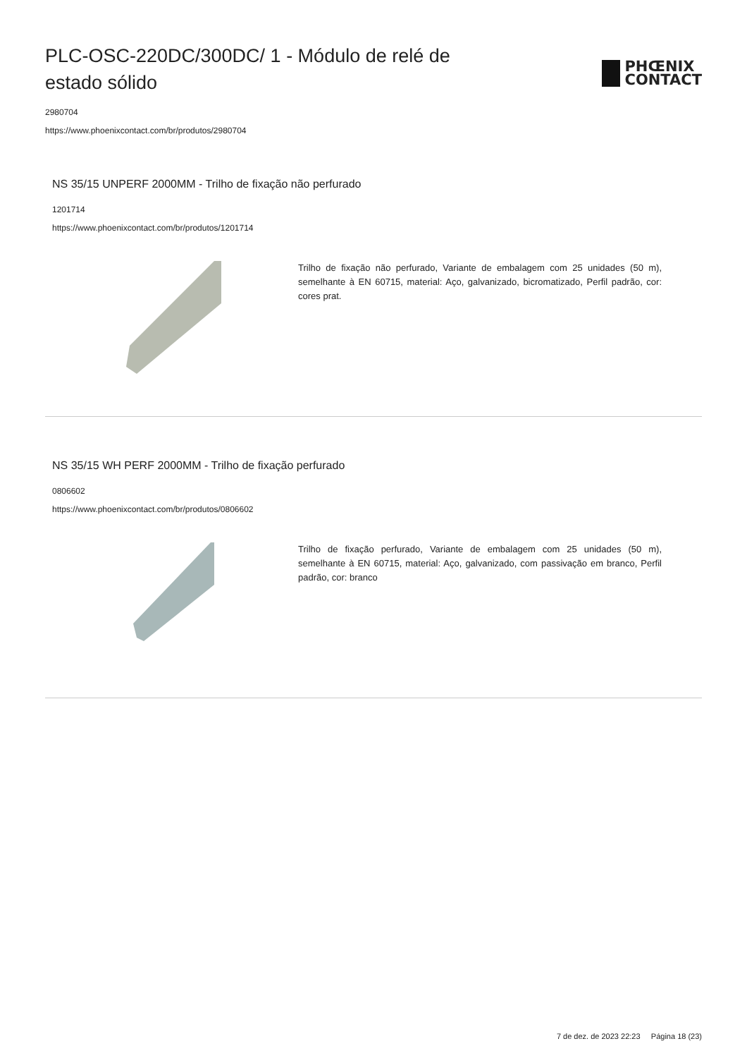PLC-OSC-220DC/300DC/ 1 - Módulo de relé de estado sólido
PHŒNIX
CONTACT
2980704
https://www.phoenixcontact.com/br/produtos/2980704
NS 35/15 UNPERF 2000MM - Trilho de fixação não perfurado
1201714
https://www.phoenixcontact.com/br/produtos/1201714
Trilho de fixação não perfurado, Variante de embalagem com 25 unidades (50 m), semelhante à EN 60715, material: Aço, galvanizado, bicromatizado, Perfil padrão, cor: cores prat.
NS 35/15 WH PERF 2000MM - Trilho de fixação perfurado
0806602
https://www.phoenixcontact.com/br/produtos/0806602
Trilho de fixação perfurado, Variante de embalagem com 25 unidades (50 m), semelhante à EN 60715, material: Aço, galvanizado, com passivação em branco, Perfil padrão, cor: branco
7 de dez. de 2023 22:23 Página 18 (23)